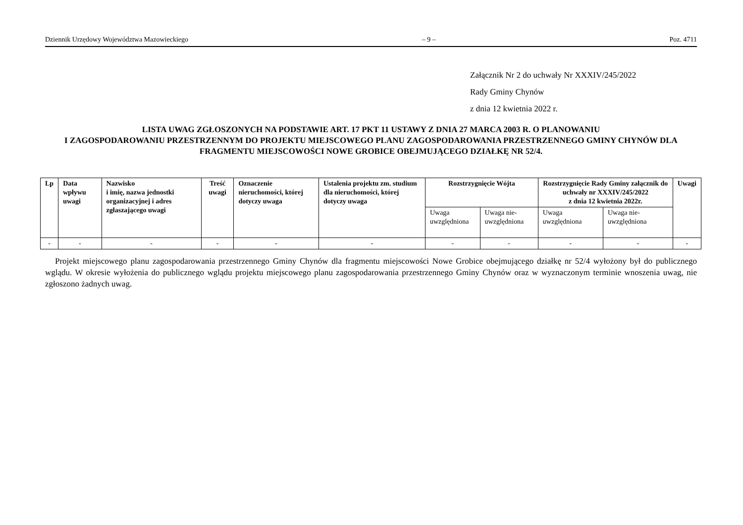Dziennik Urzędowy Województwa Mazowieckiego – 9 – Poz. 4711
Załącznik Nr 2 do uchwały Nr XXXIV/245/2022
Rady Gminy Chynów
z dnia 12 kwietnia 2022 r.
LISTA UWAG ZGŁOSZONYCH NA PODSTAWIE ART. 17 PKT 11 USTAWY Z DNIA 27 MARCA 2003 R. O PLANOWANIU
I ZAGOSPODAROWANIU PRZESTRZENNYM DO PROJEKTU MIEJSCOWEGO PLANU ZAGOSPODAROWANIA PRZESTRZENNEGO GMINY CHYNÓW DLA FRAGMENTU MIEJSCOWOŚCI NOWE GROBICE OBEJMUJĄCEGO DZIAŁKĘ NR 52/4.
| Lp | Data wpływu uwagi | Nazwisko i imię, nazwa jednostki organizacyjnej i adres zgłaszającego uwagi | Treść uwagi | Oznaczenie nieruchomości, której dotyczy uwaga | Ustalenia projektu zm. studium dla nieruchomości, której dotyczy uwaga | Rozstrzygnięcie Wójta | | Rozstrzygnięcie Rady Gminy załącznik do uchwały nr XXXIV/245/2022 z dnia 12 kwietnia 2022r. | | Uwagi |
| --- | --- | --- | --- | --- | --- | --- | --- | --- | --- | --- |
| | | | | | | Uwaga uwzględniona | Uwaga nie-uwzględniona | Uwaga uwzględniona | Uwaga nie-uwzględniona | |
| - | - | - | - | - | - | - | - | - | - | - |
Projekt miejscowego planu zagospodarowania przestrzennego Gminy Chynów dla fragmentu miejscowości Nowe Grobice obejmującego działkę nr 52/4 wyłożony był do publicznego wglądu. W okresie wyłożenia do publicznego wglądu projektu miejscowego planu zagospodarowania przestrzennego Gminy Chynów oraz w wyznaczonym terminie wnoszenia uwag, nie zgłoszono żadnych uwag.